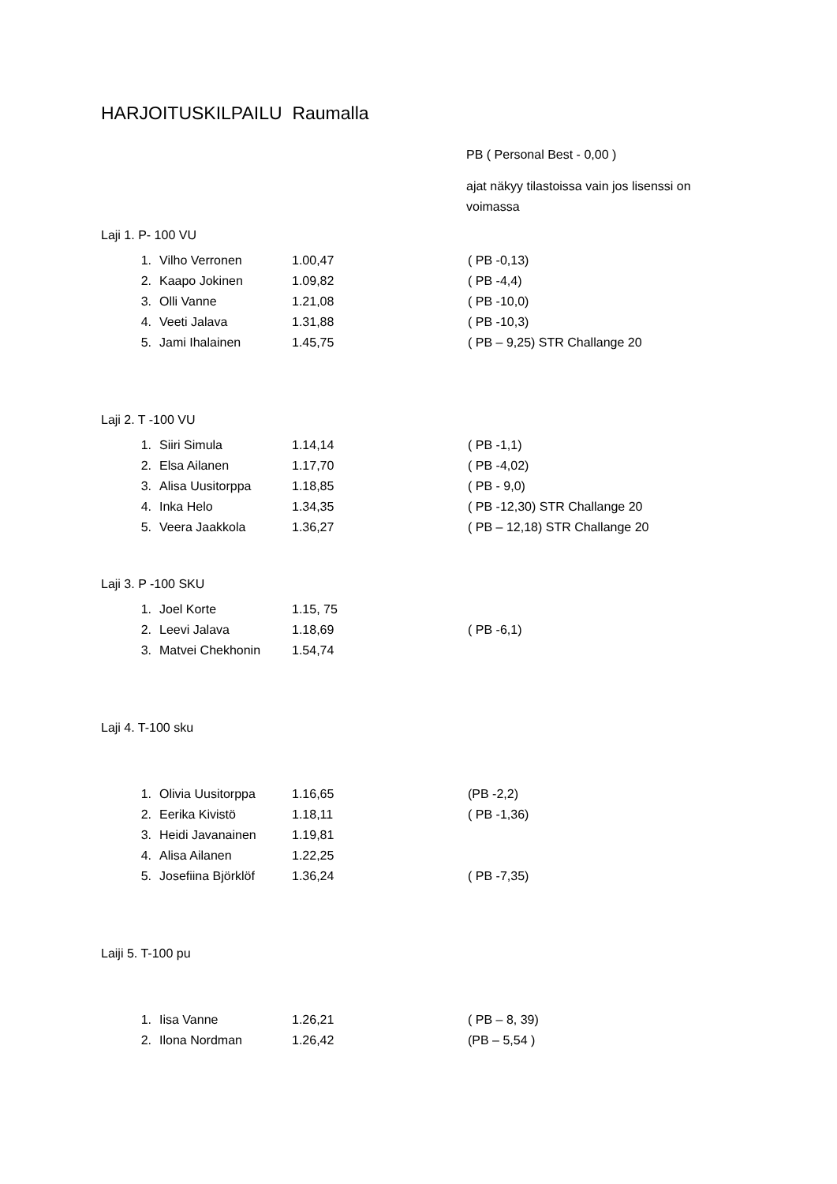HARJOITUSKILPAILU Raumalla
PB ( Personal Best - 0,00 )
ajat näkyy tilastoissa vain jos lisenssi on
voimassa
Laji 1. P- 100 VU
| 1. | Vilho Verronen | 1.00,47 | ( PB -0,13) |
| 2. | Kaapo Jokinen | 1.09,82 | ( PB -4,4) |
| 3. | Olli Vanne | 1.21,08 | ( PB -10,0) |
| 4. | Veeti Jalava | 1.31,88 | ( PB -10,3) |
| 5. | Jami Ihalainen | 1.45,75 | ( PB – 9,25) STR Challange 20 |
Laji 2. T -100 VU
| 1. | Siiri Simula | 1.14,14 | ( PB -1,1) |
| 2. | Elsa Ailanen | 1.17,70 | ( PB -4,02) |
| 3. | Alisa Uusitorppa | 1.18,85 | ( PB - 9,0) |
| 4. | Inka Helo | 1.34,35 | ( PB -12,30) STR Challange 20 |
| 5. | Veera Jaakkola | 1.36,27 | ( PB – 12,18) STR Challange 20 |
Laji 3. P -100 SKU
| 1. | Joel Korte | 1.15, 75 | |
| 2. | Leevi Jalava | 1.18,69 | ( PB -6,1) |
| 3. | Matvei Chekhonin | 1.54,74 | |
Laji 4. T-100 sku
| 1. | Olivia Uusitorppa | 1.16,65 | (PB -2,2) |
| 2. | Eerika Kivistö | 1.18,11 | ( PB -1,36) |
| 3. | Heidi Javanainen | 1.19,81 | |
| 4. | Alisa Ailanen | 1.22,25 | |
| 5. | Josefiina Björklöf | 1.36,24 | ( PB -7,35) |
Laiji 5. T-100 pu
| 1. | Iisa Vanne | 1.26,21 | ( PB – 8, 39) |
| 2. | Ilona Nordman | 1.26,42 | (PB – 5,54 ) |